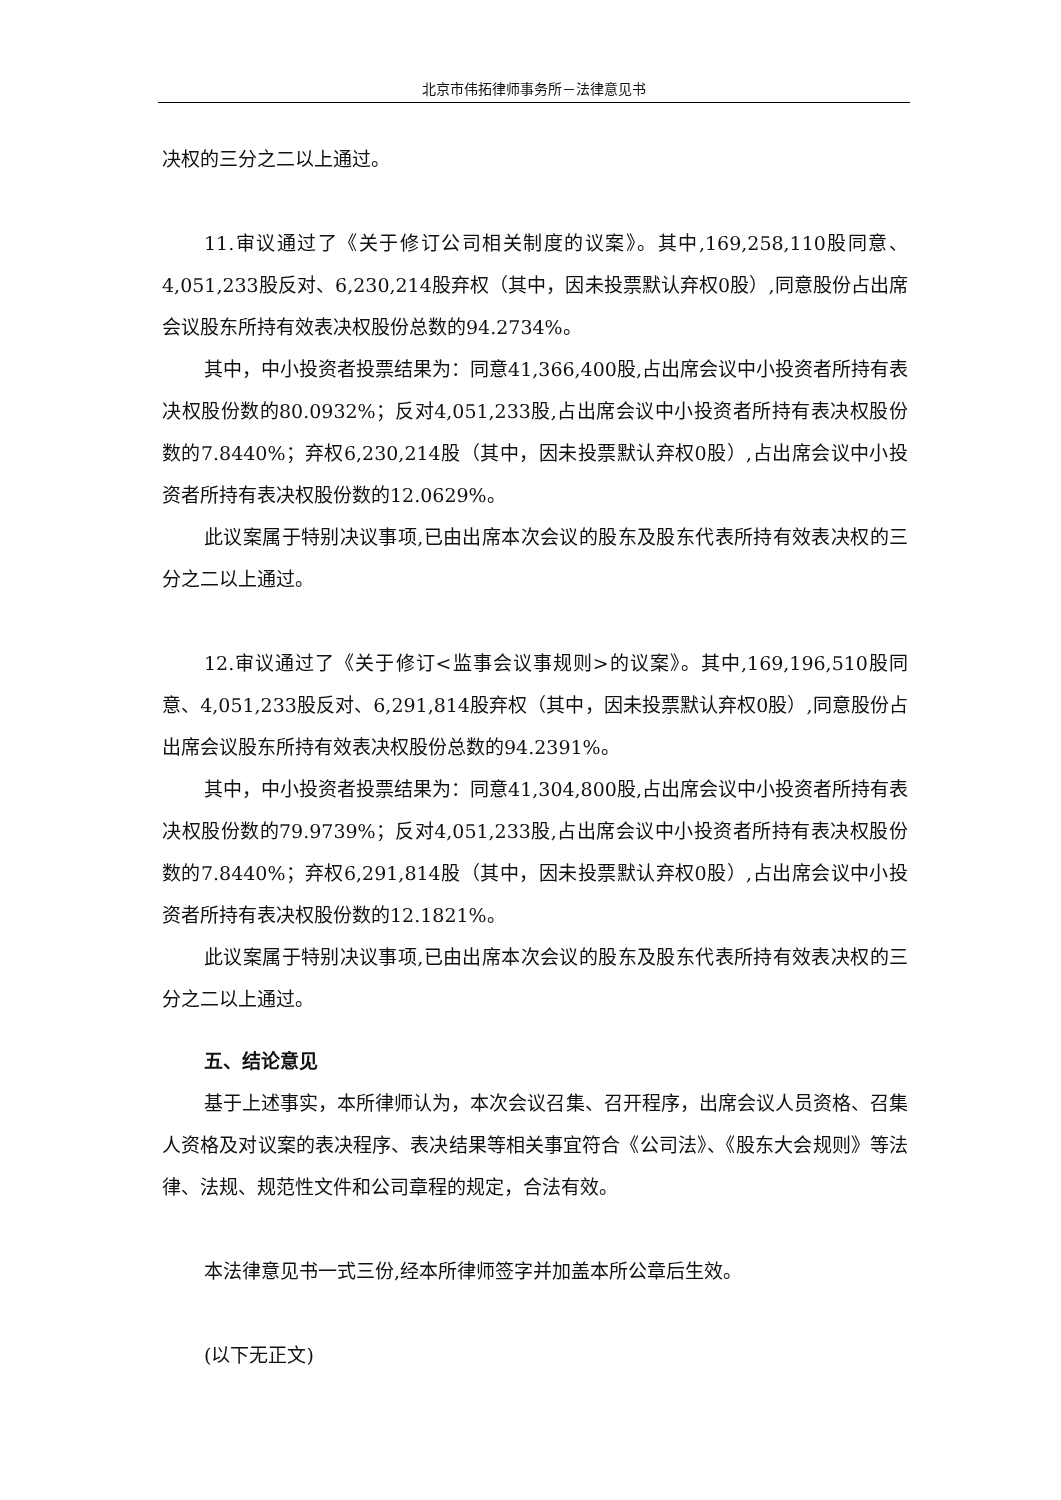北京市伟拓律师事务所－法律意见书
决权的三分之二以上通过。
11.审议通过了《关于修订公司相关制度的议案》。其中,169,258,110股同意、4,051,233股反对、6,230,214股弃权（其中，因未投票默认弃权0股）,同意股份占出席会议股东所持有效表决权股份总数的94.2734%。
其中，中小投资者投票结果为：同意41,366,400股,占出席会议中小投资者所持有表决权股份数的80.0932%；反对4,051,233股,占出席会议中小投资者所持有表决权股份数的7.8440%；弃权6,230,214股（其中，因未投票默认弃权0股）,占出席会议中小投资者所持有表决权股份数的12.0629%。
此议案属于特别决议事项,已由出席本次会议的股东及股东代表所持有效表决权的三分之二以上通过。
12.审议通过了《关于修订<监事会议事规则>的议案》。其中,169,196,510股同意、4,051,233股反对、6,291,814股弃权（其中，因未投票默认弃权0股）,同意股份占出席会议股东所持有效表决权股份总数的94.2391%。
其中，中小投资者投票结果为：同意41,304,800股,占出席会议中小投资者所持有表决权股份数的79.9739%；反对4,051,233股,占出席会议中小投资者所持有表决权股份数的7.8440%；弃权6,291,814股（其中，因未投票默认弃权0股）,占出席会议中小投资者所持有表决权股份数的12.1821%。
此议案属于特别决议事项,已由出席本次会议的股东及股东代表所持有效表决权的三分之二以上通过。
五、结论意见
基于上述事实，本所律师认为，本次会议召集、召开程序，出席会议人员资格、召集人资格及对议案的表决程序、表决结果等相关事宜符合《公司法》、《股东大会规则》等法律、法规、规范性文件和公司章程的规定，合法有效。
本法律意见书一式三份,经本所律师签字并加盖本所公章后生效。
(以下无正文)